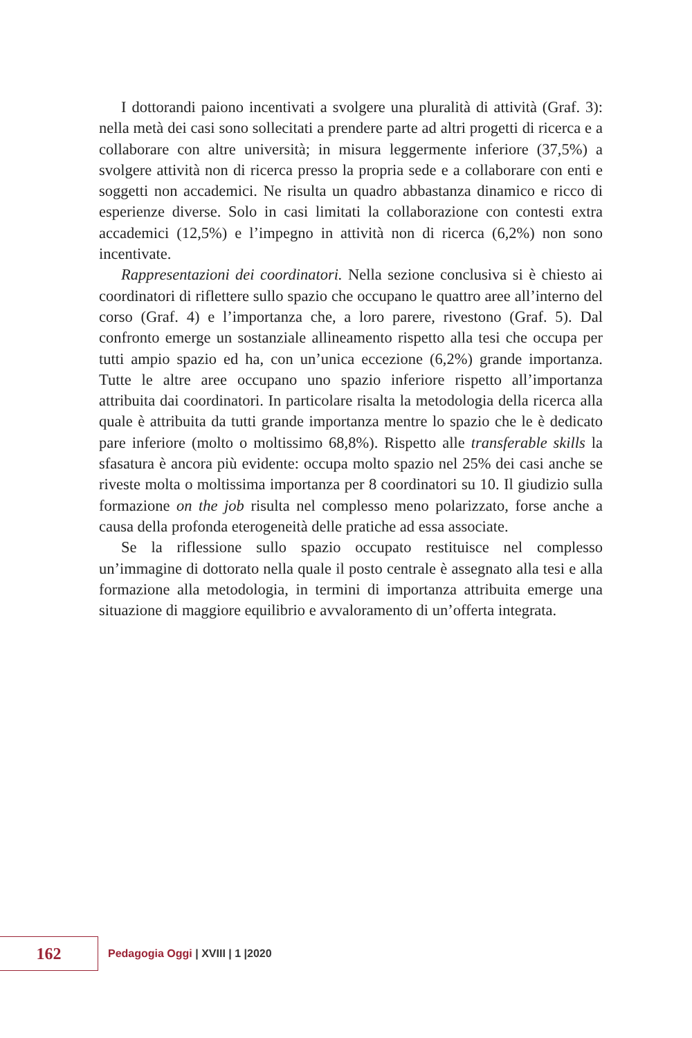I dottorandi paiono incentivati a svolgere una pluralità di attività (Graf. 3): nella metà dei casi sono sollecitati a prendere parte ad altri progetti di ricerca e a collaborare con altre università; in misura leggermente inferiore (37,5%) a svolgere attività non di ricerca presso la propria sede e a collaborare con enti e soggetti non accademici. Ne risulta un quadro abbastanza dinamico e ricco di esperienze diverse. Solo in casi limitati la collaborazione con contesti extra accademici (12,5%) e l’impegno in attività non di ricerca (6,2%) non sono incentivate.
Rappresentazioni dei coordinatori. Nella sezione conclusiva si è chiesto ai coordinatori di riflettere sullo spazio che occupano le quattro aree all’interno del corso (Graf. 4) e l’importanza che, a loro parere, rivestono (Graf. 5). Dal confronto emerge un sostanziale allineamento rispetto alla tesi che occupa per tutti ampio spazio ed ha, con un’unica eccezione (6,2%) grande importanza. Tutte le altre aree occupano uno spazio inferiore rispetto all’importanza attribuita dai coordinatori. In particolare risalta la metodologia della ricerca alla quale è attribuita da tutti grande importanza mentre lo spazio che le è dedicato pare inferiore (molto o moltissimo 68,8%). Rispetto alle transferable skills la sfasatura è ancora più evidente: occupa molto spazio nel 25% dei casi anche se riveste molta o moltissima importanza per 8 coordinatori su 10. Il giudizio sulla formazione on the job risulta nel complesso meno polarizzato, forse anche a causa della profonda eterogeneità delle pratiche ad essa associate.
Se la riflessione sullo spazio occupato restituisce nel complesso un’immagine di dottorato nella quale il posto centrale è assegnato alla tesi e alla formazione alla metodologia, in termini di importanza attribuita emerge una situazione di maggiore equilibrio e avvaloramento di un’offerta integrata.
162
Pedagogia Oggi | XVIII | 1 |2020